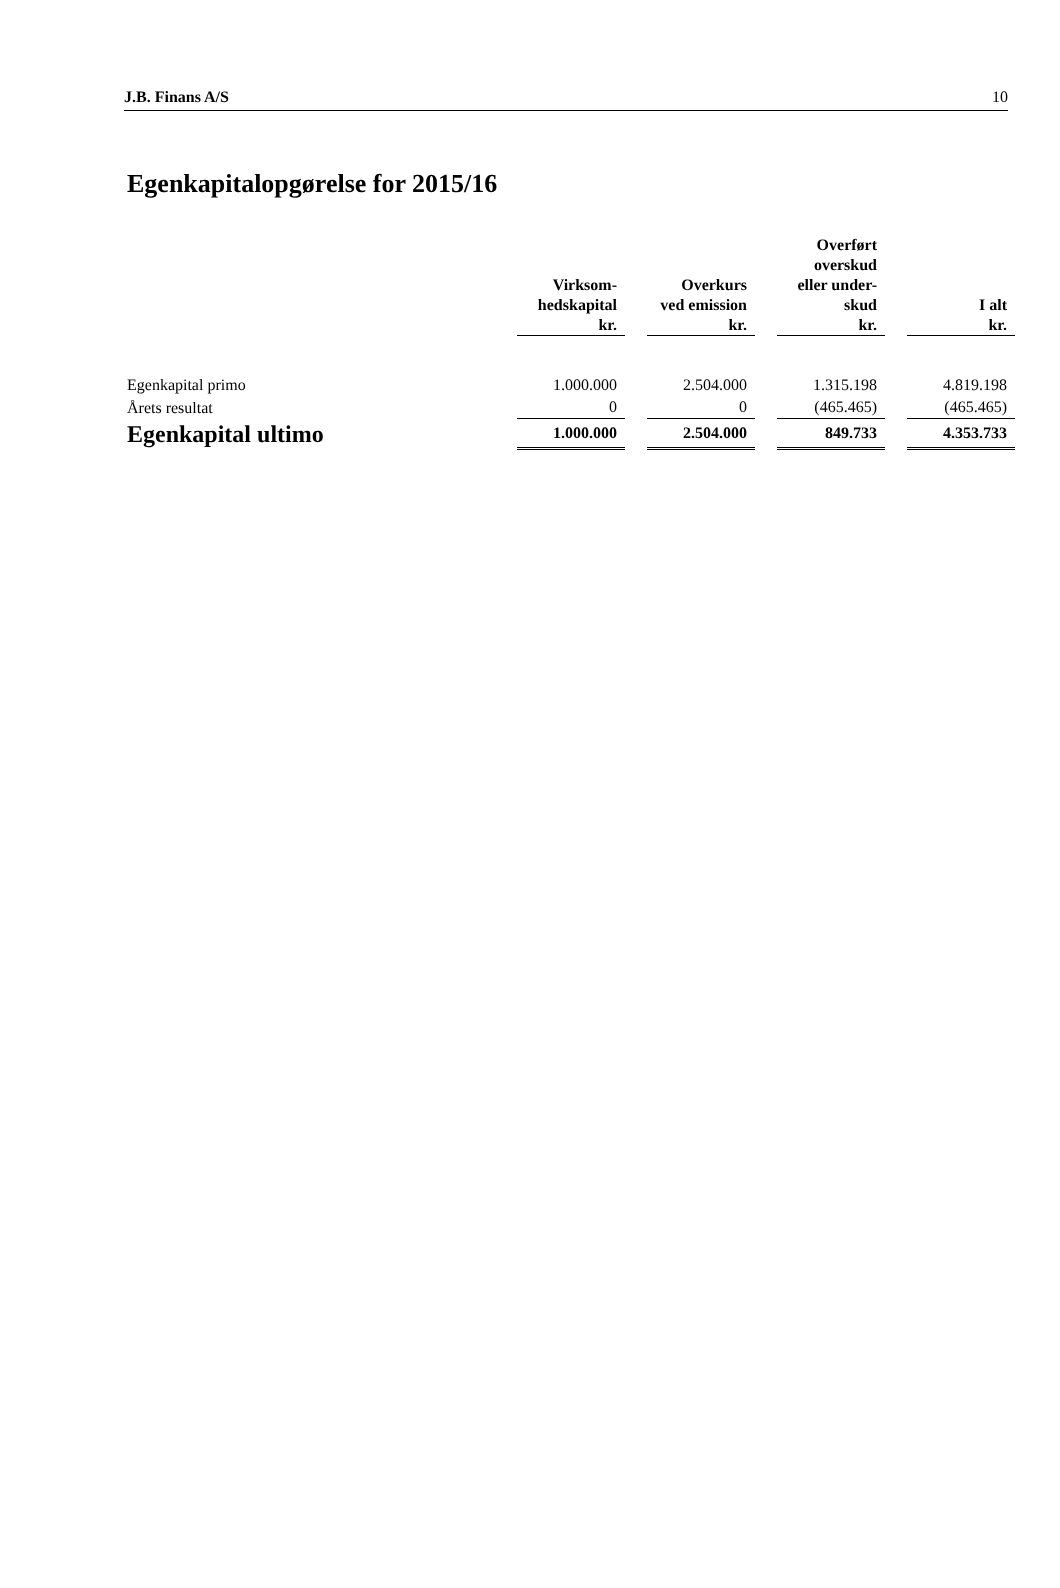J.B. Finans A/S 10
Egenkapitalopgørelse for 2015/16
| | Virksom- hedskapital kr. | | Overkurs ved emission kr. | | Overført overskud eller under- skud kr. | | I alt kr. |
| --- | --- | --- | --- | --- | --- | --- | --- |
| Egenkapital primo | 1.000.000 | | 2.504.000 | | 1.315.198 | | 4.819.198 |
| Årets resultat | 0 | | 0 | | (465.465) | | (465.465) |
| Egenkapital ultimo | 1.000.000 | | 2.504.000 | | 849.733 | | 4.353.733 |